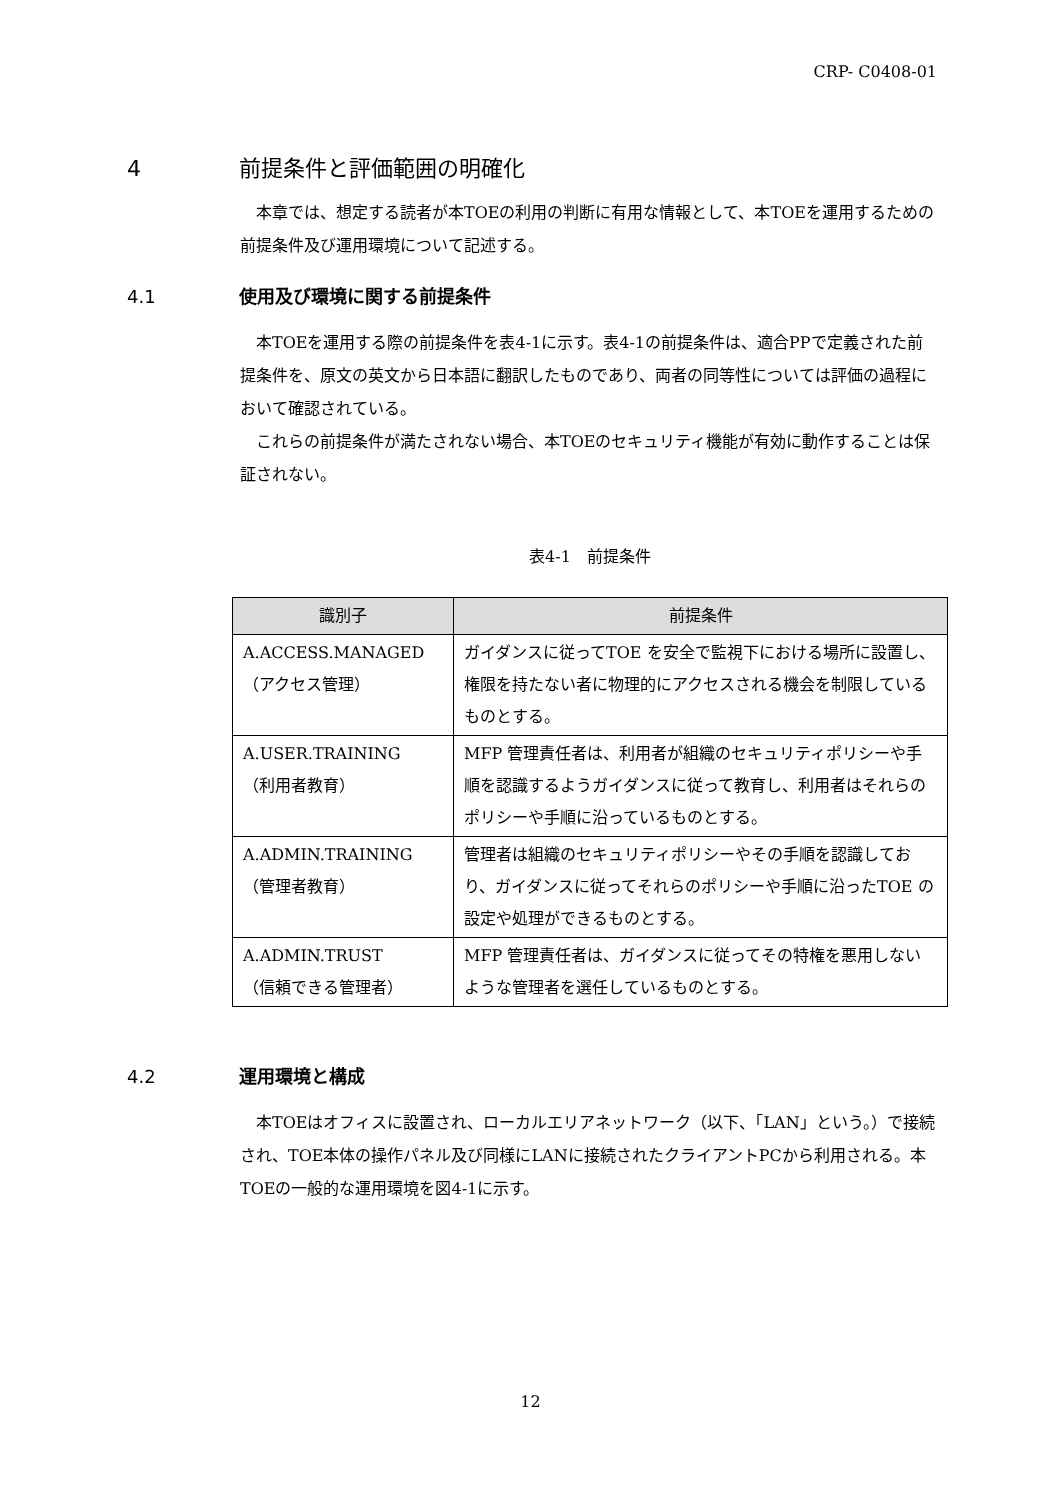CRP- C0408-01
4 前提条件と評価範囲の明確化
本章では、想定する読者が本TOEの利用の判断に有用な情報として、本TOEを運用するための前提条件及び運用環境について記述する。
4.1 使用及び環境に関する前提条件
本TOEを運用する際の前提条件を表4-1に示す。表4-1の前提条件は、適合PPで定義された前提条件を、原文の英文から日本語に翻訳したものであり、両者の同等性については評価の過程において確認されている。
これらの前提条件が満たされない場合、本TOEのセキュリティ機能が有効に動作することは保証されない。
表4-1　前提条件
| 識別子 | 前提条件 |
| --- | --- |
| A.ACCESS.MANAGED （アクセス管理） | ガイダンスに従ってTOE を安全で監視下における場所に設置し、権限を持たない者に物理的にアクセスされる機会を制限しているものとする。 |
| A.USER.TRAINING （利用者教育） | MFP 管理責任者は、利用者が組織のセキュリティポリシーや手順を認識するようガイダンスに従って教育し、利用者はそれらのポリシーや手順に沿っているものとする。 |
| A.ADMIN.TRAINING （管理者教育） | 管理者は組織のセキュリティポリシーやその手順を認識しており、ガイダンスに従ってそれらのポリシーや手順に沿ったTOE の設定や処理ができるものとする。 |
| A.ADMIN.TRUST （信頼できる管理者） | MFP 管理責任者は、ガイダンスに従ってその特権を悪用しないような管理者を選任しているものとする。 |
4.2 運用環境と構成
本TOEはオフィスに設置され、ローカルエリアネットワーク（以下、「LAN」という。）で接続され、TOE本体の操作パネル及び同様にLANに接続されたクライアントPCから利用される。本TOEの一般的な運用環境を図4-1に示す。
12